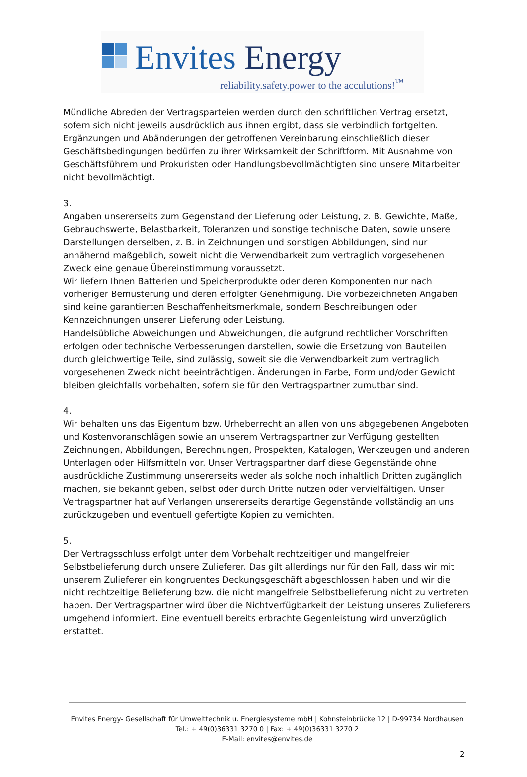Envites Energy
reliability.safety.power to the acculutions!<sup>™</sup>
Mündliche Abreden der Vertragsparteien werden durch den schriftlichen Vertrag ersetzt, sofern sich nicht jeweils ausdrücklich aus ihnen ergibt, dass sie verbindlich fortgelten. Ergänzungen und Abänderungen der getroffenen Vereinbarung einschließlich dieser Geschäftsbedingungen bedürfen zu ihrer Wirksamkeit der Schriftform. Mit Ausnahme von Geschäftsführern und Prokuristen oder Handlungsbevollmächtigten sind unsere Mitarbeiter nicht bevollmächtigt.
3.
Angaben unsererseits zum Gegenstand der Lieferung oder Leistung, z. B. Gewichte, Maße, Gebrauchswerte, Belastbarkeit, Toleranzen und sonstige technische Daten, sowie unsere Darstellungen derselben, z. B. in Zeichnungen und sonstigen Abbildungen, sind nur annähernd maßgeblich, soweit nicht die Verwendbarkeit zum vertraglich vorgesehenen Zweck eine genaue Übereinstimmung voraussetzt.
Wir liefern Ihnen Batterien und Speicherprodukte oder deren Komponenten nur nach vorheriger Bemusterung und deren erfolgter Genehmigung. Die vorbezeichneten Angaben sind keine garantierten Beschaffenheitsmerkmale, sondern Beschreibungen oder Kennzeichnungen unserer Lieferung oder Leistung.
Handelsübliche Abweichungen und Abweichungen, die aufgrund rechtlicher Vorschriften erfolgen oder technische Verbesserungen darstellen, sowie die Ersetzung von Bauteilen durch gleichwertige Teile, sind zulässig, soweit sie die Verwendbarkeit zum vertraglich vorgesehenen Zweck nicht beeinträchtigen. Änderungen in Farbe, Form und/oder Gewicht bleiben gleichfalls vorbehalten, sofern sie für den Vertragspartner zumutbar sind.
4.
Wir behalten uns das Eigentum bzw. Urheberrecht an allen von uns abgegebenen Angeboten und Kostenvoranschlägen sowie an unserem Vertragspartner zur Verfügung gestellten Zeichnungen, Abbildungen, Berechnungen, Prospekten, Katalogen, Werkzeugen und anderen Unterlagen oder Hilfsmitteln vor. Unser Vertragspartner darf diese Gegenstände ohne ausdrückliche Zustimmung unsererseits weder als solche noch inhaltlich Dritten zugänglich machen, sie bekannt geben, selbst oder durch Dritte nutzen oder vervielfältigen. Unser Vertragspartner hat auf Verlangen unsererseits derartige Gegenstände vollständig an uns zurückzugeben und eventuell gefertigte Kopien zu vernichten.
5.
Der Vertragsschluss erfolgt unter dem Vorbehalt rechtzeitiger und mangelfreier Selbstbelieferung durch unsere Zulieferer. Das gilt allerdings nur für den Fall, dass wir mit unserem Zulieferer ein kongruentes Deckungsgeschäft abgeschlossen haben und wir die nicht rechtzeitige Belieferung bzw. die nicht mangelfreie Selbstbelieferung nicht zu vertreten haben. Der Vertragspartner wird über die Nichtverfügbarkeit der Leistung unseres Zulieferers umgehend informiert. Eine eventuell bereits erbrachte Gegenleistung wird unverzüglich erstattet.
Envites Energy- Gesellschaft für Umwelttechnik u. Energiesysteme mbH | Kohnsteinbrücke 12 | D-99734 Nordhausen
Tel.: + 49(0)36331 3270 0 | Fax: + 49(0)36331 3270 2
E-Mail: envites@envites.de
2